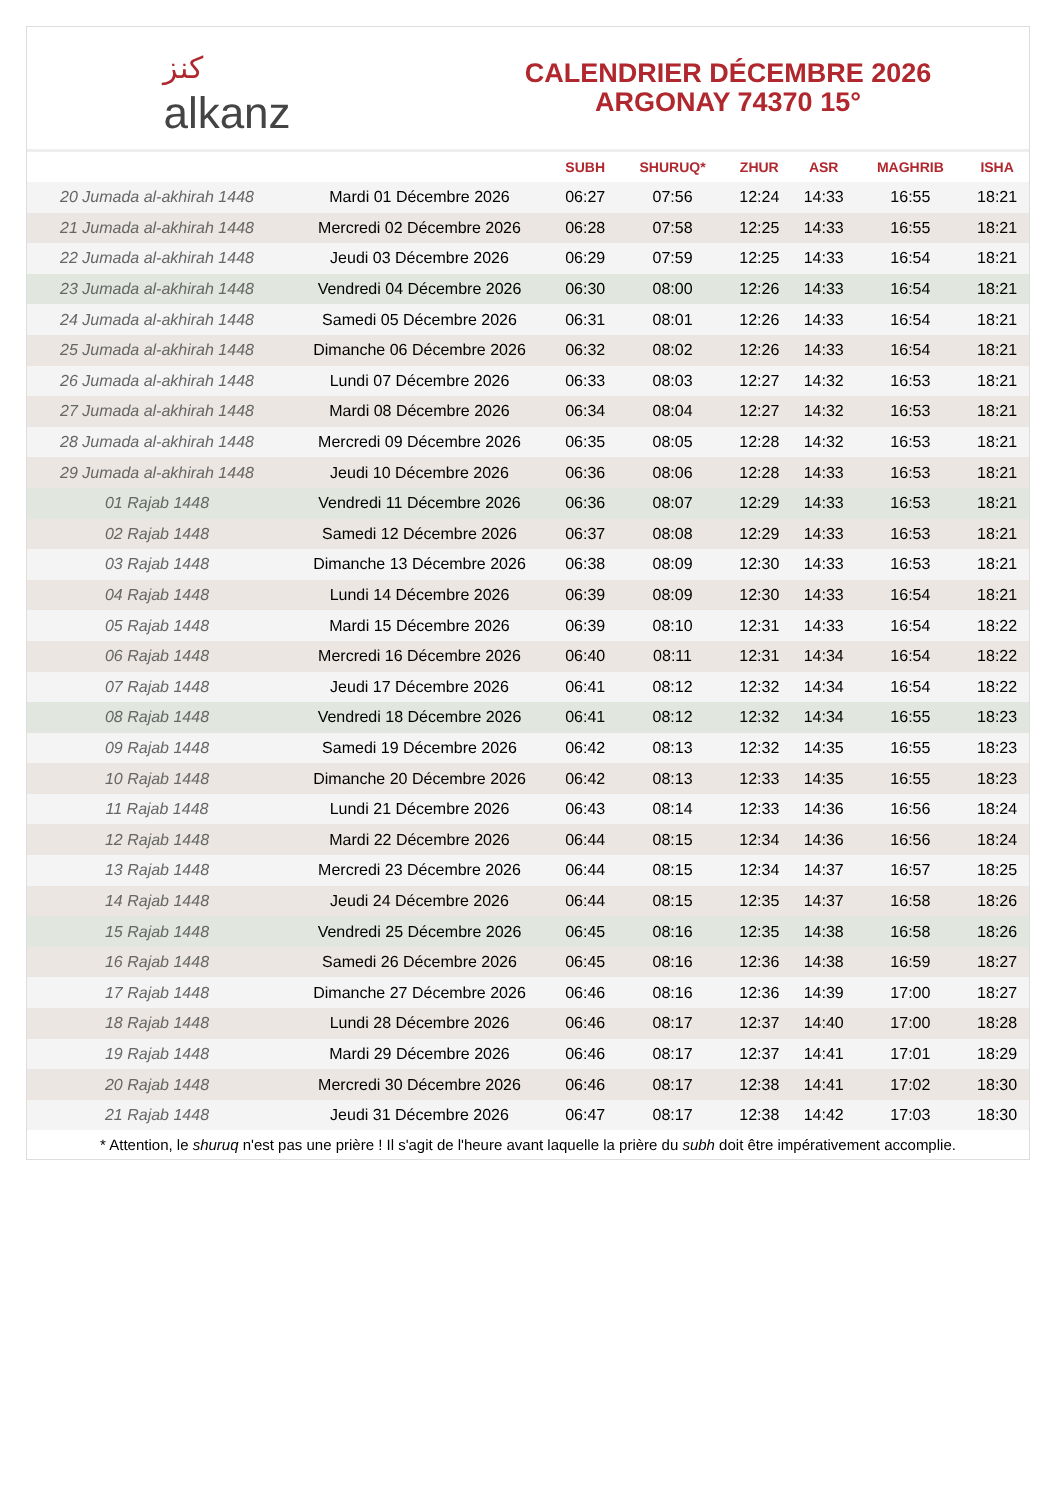ﻛﻨﺰ
alkanz
CALENDRIER DÉCEMBRE 2026
ARGONAY 74370 15°
| | | SUBH | SHURUQ* | ZHUR | ASR | MAGHRIB | ISHA |
| --- | --- | --- | --- | --- | --- | --- | --- |
| 20 Jumada al-akhirah 1448 | Mardi 01 Décembre 2026 | 06:27 | 07:56 | 12:24 | 14:33 | 16:55 | 18:21 |
| 21 Jumada al-akhirah 1448 | Mercredi 02 Décembre 2026 | 06:28 | 07:58 | 12:25 | 14:33 | 16:55 | 18:21 |
| 22 Jumada al-akhirah 1448 | Jeudi 03 Décembre 2026 | 06:29 | 07:59 | 12:25 | 14:33 | 16:54 | 18:21 |
| 23 Jumada al-akhirah 1448 | Vendredi 04 Décembre 2026 | 06:30 | 08:00 | 12:26 | 14:33 | 16:54 | 18:21 |
| 24 Jumada al-akhirah 1448 | Samedi 05 Décembre 2026 | 06:31 | 08:01 | 12:26 | 14:33 | 16:54 | 18:21 |
| 25 Jumada al-akhirah 1448 | Dimanche 06 Décembre 2026 | 06:32 | 08:02 | 12:26 | 14:33 | 16:54 | 18:21 |
| 26 Jumada al-akhirah 1448 | Lundi 07 Décembre 2026 | 06:33 | 08:03 | 12:27 | 14:32 | 16:53 | 18:21 |
| 27 Jumada al-akhirah 1448 | Mardi 08 Décembre 2026 | 06:34 | 08:04 | 12:27 | 14:32 | 16:53 | 18:21 |
| 28 Jumada al-akhirah 1448 | Mercredi 09 Décembre 2026 | 06:35 | 08:05 | 12:28 | 14:32 | 16:53 | 18:21 |
| 29 Jumada al-akhirah 1448 | Jeudi 10 Décembre 2026 | 06:36 | 08:06 | 12:28 | 14:33 | 16:53 | 18:21 |
| 01 Rajab 1448 | Vendredi 11 Décembre 2026 | 06:36 | 08:07 | 12:29 | 14:33 | 16:53 | 18:21 |
| 02 Rajab 1448 | Samedi 12 Décembre 2026 | 06:37 | 08:08 | 12:29 | 14:33 | 16:53 | 18:21 |
| 03 Rajab 1448 | Dimanche 13 Décembre 2026 | 06:38 | 08:09 | 12:30 | 14:33 | 16:53 | 18:21 |
| 04 Rajab 1448 | Lundi 14 Décembre 2026 | 06:39 | 08:09 | 12:30 | 14:33 | 16:54 | 18:21 |
| 05 Rajab 1448 | Mardi 15 Décembre 2026 | 06:39 | 08:10 | 12:31 | 14:33 | 16:54 | 18:22 |
| 06 Rajab 1448 | Mercredi 16 Décembre 2026 | 06:40 | 08:11 | 12:31 | 14:34 | 16:54 | 18:22 |
| 07 Rajab 1448 | Jeudi 17 Décembre 2026 | 06:41 | 08:12 | 12:32 | 14:34 | 16:54 | 18:22 |
| 08 Rajab 1448 | Vendredi 18 Décembre 2026 | 06:41 | 08:12 | 12:32 | 14:34 | 16:55 | 18:23 |
| 09 Rajab 1448 | Samedi 19 Décembre 2026 | 06:42 | 08:13 | 12:32 | 14:35 | 16:55 | 18:23 |
| 10 Rajab 1448 | Dimanche 20 Décembre 2026 | 06:42 | 08:13 | 12:33 | 14:35 | 16:55 | 18:23 |
| 11 Rajab 1448 | Lundi 21 Décembre 2026 | 06:43 | 08:14 | 12:33 | 14:36 | 16:56 | 18:24 |
| 12 Rajab 1448 | Mardi 22 Décembre 2026 | 06:44 | 08:15 | 12:34 | 14:36 | 16:56 | 18:24 |
| 13 Rajab 1448 | Mercredi 23 Décembre 2026 | 06:44 | 08:15 | 12:34 | 14:37 | 16:57 | 18:25 |
| 14 Rajab 1448 | Jeudi 24 Décembre 2026 | 06:44 | 08:15 | 12:35 | 14:37 | 16:58 | 18:26 |
| 15 Rajab 1448 | Vendredi 25 Décembre 2026 | 06:45 | 08:16 | 12:35 | 14:38 | 16:58 | 18:26 |
| 16 Rajab 1448 | Samedi 26 Décembre 2026 | 06:45 | 08:16 | 12:36 | 14:38 | 16:59 | 18:27 |
| 17 Rajab 1448 | Dimanche 27 Décembre 2026 | 06:46 | 08:16 | 12:36 | 14:39 | 17:00 | 18:27 |
| 18 Rajab 1448 | Lundi 28 Décembre 2026 | 06:46 | 08:17 | 12:37 | 14:40 | 17:00 | 18:28 |
| 19 Rajab 1448 | Mardi 29 Décembre 2026 | 06:46 | 08:17 | 12:37 | 14:41 | 17:01 | 18:29 |
| 20 Rajab 1448 | Mercredi 30 Décembre 2026 | 06:46 | 08:17 | 12:38 | 14:41 | 17:02 | 18:30 |
| 21 Rajab 1448 | Jeudi 31 Décembre 2026 | 06:47 | 08:17 | 12:38 | 14:42 | 17:03 | 18:30 |
* Attention, le shuruq n'est pas une prière ! Il s'agit de l'heure avant laquelle la prière du subh doit être impérativement accomplie.